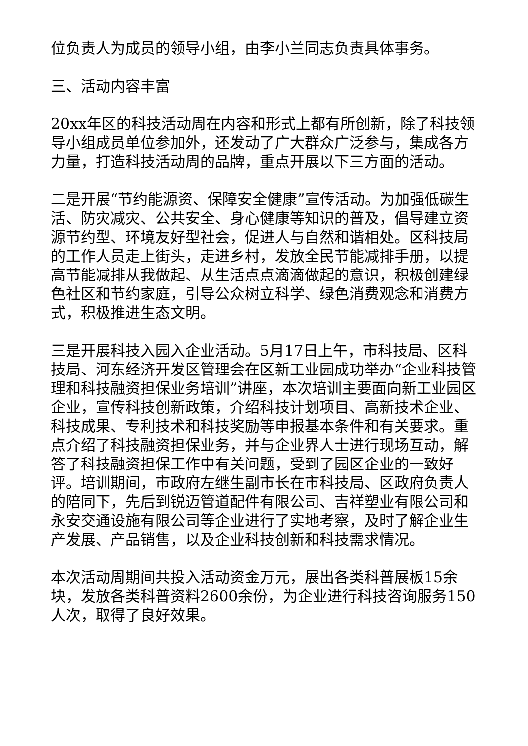位负责人为成员的领导小组，由李小兰同志负责具体事务。
三、活动内容丰富
20xx年区的科技活动周在内容和形式上都有所创新，除了科技领导小组成员单位参加外，还发动了广大群众广泛参与，集成各方力量，打造科技活动周的品牌，重点开展以下三方面的活动。
二是开展“节约能源资、保障安全健康”宣传活动。为加强低碳生活、防灾减灾、公共安全、身心健康等知识的普及，倡导建立资源节约型、环境友好型社会，促进人与自然和谐相处。区科技局的工作人员走上街头，走进乡村，发放全民节能减排手册，以提高节能减排从我做起、从生活点点滴滴做起的意识，积极创建绿色社区和节约家庭，引导公众树立科学、绿色消费观念和消费方式，积极推进生态文明。
三是开展科技入园入企业活动。5月17日上午，市科技局、区科技局、河东经济开发区管理会在区新工业园成功举办“企业科技管理和科技融资担保业务培训”讲座，本次培训主要面向新工业园区企业，宣传科技创新政策，介绍科技计划项目、高新技术企业、科技成果、专利技术和科技奖励等申报基本条件和有关要求。重点介绍了科技融资担保业务，并与企业界人士进行现场互动，解答了科技融资担保工作中有关问题，受到了园区企业的一致好评。培训期间，市政府左继生副市长在市科技局、区政府负责人的陪同下，先后到锐迈管道配件有限公司、吉祥塑业有限公司和永安交通设施有限公司等企业进行了实地考察，及时了解企业生产发展、产品销售，以及企业科技创新和科技需求情况。
本次活动周期间共投入活动资金万元，展出各类科普展板15余块，发放各类科普资料2600余份，为企业进行科技咨询服务150人次，取得了良好效果。